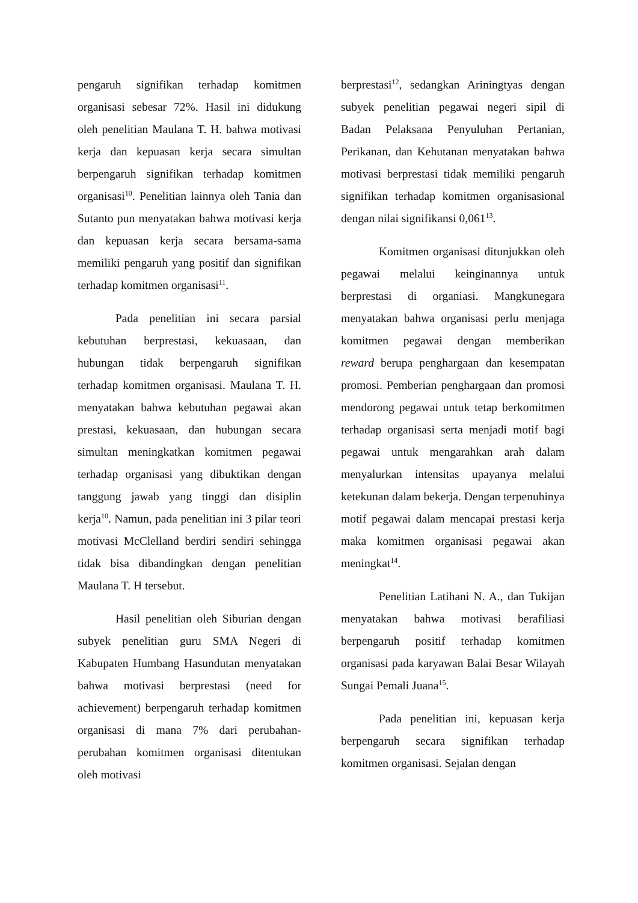pengaruh signifikan terhadap komitmen organisasi sebesar 72%. Hasil ini didukung oleh penelitian Maulana T. H. bahwa motivasi kerja dan kepuasan kerja secara simultan berpengaruh signifikan terhadap komitmen organisasi<sup>10</sup>. Penelitian lainnya oleh Tania dan Sutanto pun menyatakan bahwa motivasi kerja dan kepuasan kerja secara bersama-sama memiliki pengaruh yang positif dan signifikan terhadap komitmen organisasi<sup>11</sup>.
Pada penelitian ini secara parsial kebutuhan berprestasi, kekuasaan, dan hubungan tidak berpengaruh signifikan terhadap komitmen organisasi. Maulana T. H. menyatakan bahwa kebutuhan pegawai akan prestasi, kekuasaan, dan hubungan secara simultan meningkatkan komitmen pegawai terhadap organisasi yang dibuktikan dengan tanggung jawab yang tinggi dan disiplin kerja<sup>10</sup>. Namun, pada penelitian ini 3 pilar teori motivasi McClelland berdiri sendiri sehingga tidak bisa dibandingkan dengan penelitian Maulana T. H tersebut.
Hasil penelitian oleh Siburian dengan subyek penelitian guru SMA Negeri di Kabupaten Humbang Hasundutan menyatakan bahwa motivasi berprestasi (need for achievement) berpengaruh terhadap komitmen organisasi di mana 7% dari perubahan-perubahan komitmen organisasi ditentukan oleh motivasi
berprestasi<sup>12</sup>, sedangkan Ariningtyas dengan subyek penelitian pegawai negeri sipil di Badan Pelaksana Penyuluhan Pertanian, Perikanan, dan Kehutanan menyatakan bahwa motivasi berprestasi tidak memiliki pengaruh signifikan terhadap komitmen organisasional dengan nilai signifikansi 0,061<sup>13</sup>.
Komitmen organisasi ditunjukkan oleh pegawai melalui keinginannya untuk berprestasi di organiasi. Mangkunegara menyatakan bahwa organisasi perlu menjaga komitmen pegawai dengan memberikan reward berupa penghargaan dan kesempatan promosi. Pemberian penghargaan dan promosi mendorong pegawai untuk tetap berkomitmen terhadap organisasi serta menjadi motif bagi pegawai untuk mengarahkan arah dalam menyalurkan intensitas upayanya melalui ketekunan dalam bekerja. Dengan terpenuhinya motif pegawai dalam mencapai prestasi kerja maka komitmen organisasi pegawai akan meningkat<sup>14</sup>.
Penelitian Latihani N. A., dan Tukijan menyatakan bahwa motivasi berafiliasi berpengaruh positif terhadap komitmen organisasi pada karyawan Balai Besar Wilayah Sungai Pemali Juana<sup>15</sup>.
Pada penelitian ini, kepuasan kerja berpengaruh secara signifikan terhadap komitmen organisasi. Sejalan dengan